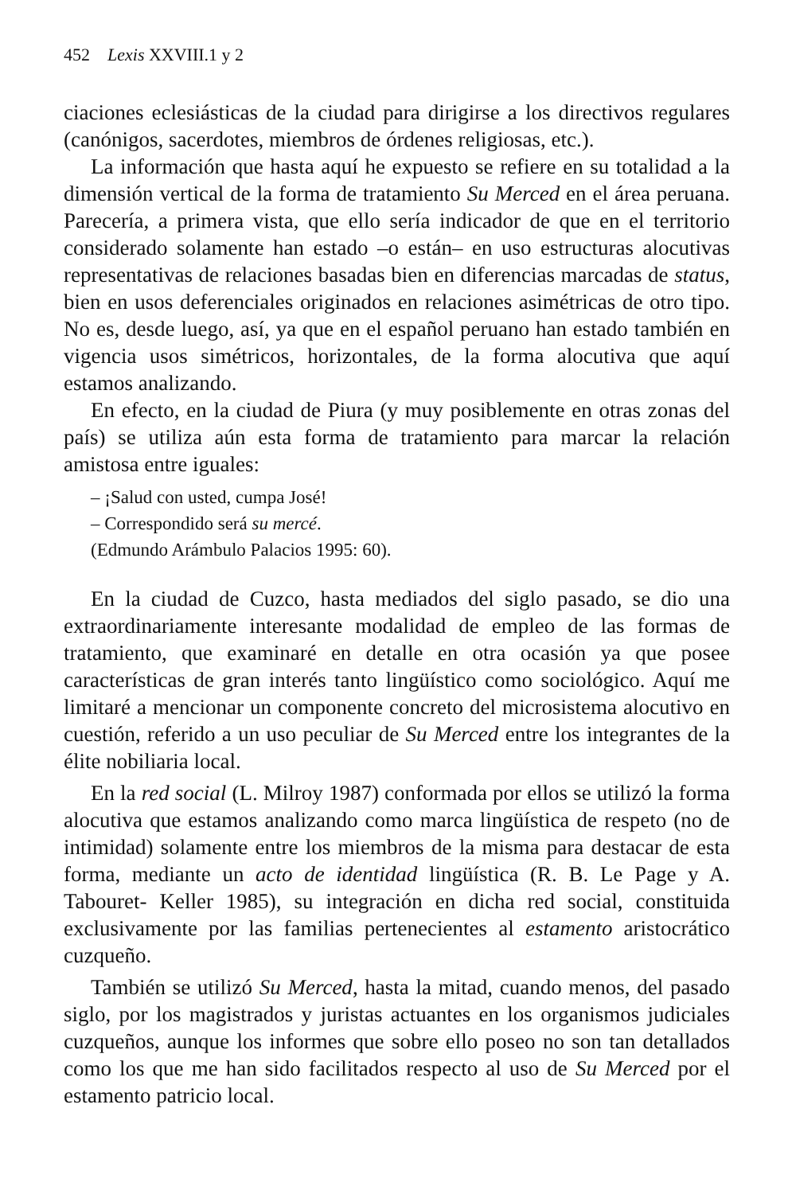452 Lexis XXVIII.1 y 2
ciaciones eclesiásticas de la ciudad para dirigirse a los directivos regulares (canónigos, sacerdotes, miembros de órdenes religiosas, etc.).
La información que hasta aquí he expuesto se refiere en su totalidad a la dimensión vertical de la forma de tratamiento Su Merced en el área peruana. Parecería, a primera vista, que ello sería indicador de que en el territorio considerado solamente han estado –o están– en uso estructuras alocutivas representativas de relaciones basadas bien en diferencias marcadas de status, bien en usos deferenciales originados en relaciones asimétricas de otro tipo. No es, desde luego, así, ya que en el español peruano han estado también en vigencia usos simétricos, horizontales, de la forma alocutiva que aquí estamos analizando.
En efecto, en la ciudad de Piura (y muy posiblemente en otras zonas del país) se utiliza aún esta forma de tratamiento para marcar la relación amistosa entre iguales:
– ¡Salud con usted, cumpa José!
– Correspondido será su mercé.
(Edmundo Arámbulo Palacios 1995: 60).
En la ciudad de Cuzco, hasta mediados del siglo pasado, se dio una extraordinariamente interesante modalidad de empleo de las formas de tratamiento, que examinaré en detalle en otra ocasión ya que posee características de gran interés tanto lingüístico como sociológico. Aquí me limitaré a mencionar un componente concreto del microsistema alocutivo en cuestión, referido a un uso peculiar de Su Merced entre los integrantes de la élite nobiliaria local.
En la red social (L. Milroy 1987) conformada por ellos se utilizó la forma alocutiva que estamos analizando como marca lingüística de respeto (no de intimidad) solamente entre los miembros de la misma para destacar de esta forma, mediante un acto de identidad lingüística (R. B. Le Page y A. Tabouret- Keller 1985), su integración en dicha red social, constituida exclusivamente por las familias pertenecientes al estamento aristocrático cuzqueño.
También se utilizó Su Merced, hasta la mitad, cuando menos, del pasado siglo, por los magistrados y juristas actuantes en los organismos judiciales cuzqueños, aunque los informes que sobre ello poseo no son tan detallados como los que me han sido facilitados respecto al uso de Su Merced por el estamento patricio local.